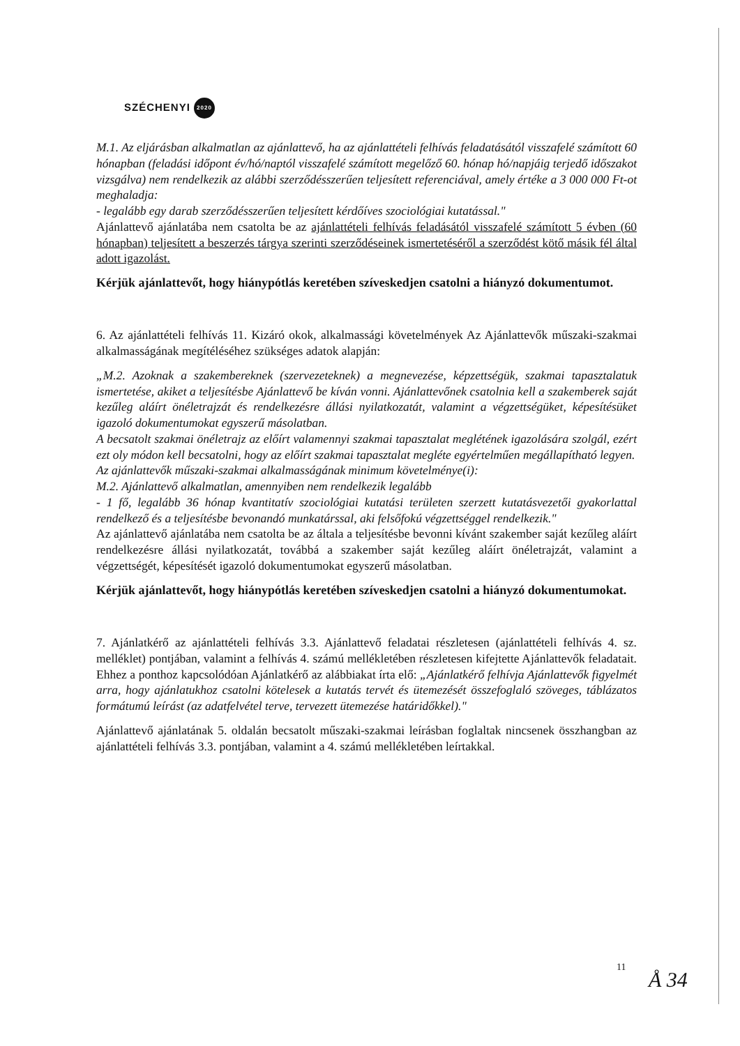SZÉCHENYI 2020
M.1. Az eljárásban alkalmatlan az ajánlattevő, ha az ajánlattételi felhívás feladatásától visszafelé számított 60 hónapban (feladási időpont év/hó/naptól visszafelé számított megelőző 60. hónap hó/napjáig terjedő időszakot vizsgálva) nem rendelkezik az alábbi szerződésszerűen teljesített referenciával, amely értéke a 3 000 000 Ft-ot meghaladja:
- legalább egy darab szerződésszerűen teljesített kérdőíves szociológiai kutatással."
Ajánlattevő ajánlatába nem csatolta be az ajánlattételi felhívás feladásától visszafelé számított 5 évben (60 hónapban) teljesített a beszerzés tárgya szerinti szerződéseinek ismertetéséről a szerződést kötő másik fél által adott igazolást.
Kérjük ajánlattevőt, hogy hiánypótlás keretében szíveskedjen csatolni a hiányzó dokumentumot.
6. Az ajánlattételi felhívás 11. Kizáró okok, alkalmassági követelmények Az Ajánlattevők műszaki-szakmai alkalmasságának megítéléséhez szükséges adatok alapján:
„M.2. Azoknak a szakembereknek (szervezeteknek) a megnevezése, képzettségük, szakmai tapasztalatuk ismertetése, akiket a teljesítésbe Ajánlattevő be kíván vonni. Ajánlattevőnek csatolnia kell a szakemberek saját kezűleg aláírt önéletrajzát és rendelkezésre állási nyilatkozatát, valamint a végzettségüket, képesítésüket igazoló dokumentumokat egyszerű másolatban.
A becsatolt szakmai önéletrajz az előírt valamennyi szakmai tapasztalat meglétének igazolására szolgál, ezért ezt oly módon kell becsatolni, hogy az előírt szakmai tapasztalat megléte egyértelműen megállapítható legyen.
Az ajánlattevők műszaki-szakmai alkalmasságának minimum követelménye(i):
M.2. Ajánlattevő alkalmatlan, amennyiben nem rendelkezik legalább
- 1 fő, legalább 36 hónap kvantitatív szociológiai kutatási területen szerzett kutatásvezetői gyakorlattal rendelkező és a teljesítésbe bevonandó munkatárssal, aki felsőfokú végzettséggel rendelkezik."
Az ajánlattevő ajánlatába nem csatolta be az általa a teljesítésbe bevonni kívánt szakember saját kezűleg aláírt rendelkezésre állási nyilatkozatát, továbbá a szakember saját kezűleg aláírt önéletrajzát, valamint a végzettségét, képesítését igazoló dokumentumokat egyszerű másolatban.
Kérjük ajánlattevőt, hogy hiánypótlás keretében szíveskedjen csatolni a hiányzó dokumentumokat.
7. Ajánlatkérő az ajánlattételi felhívás 3.3. Ajánlattevő feladatai részletesen (ajánlattételi felhívás 4. sz. melléklet) pontjában, valamint a felhívás 4. számú mellékletében részletesen kifejtette Ajánlattevők feladatait. Ehhez a ponthoz kapcsolódóan Ajánlatkérő az alábbiakat írta elő: „Ajánlatkérő felhívja Ajánlattevők figyelmét arra, hogy ajánlatukhoz csatolni kötelesek a kutatás tervét és ütemezését összefoglaló szöveges, táblázatos formátumú leírást (az adatfelvétel terve, tervezett ütemezése határidőkkel)."
Ajánlattevő ajánlatának 5. oldalán becsatolt műszaki-szakmai leírásban foglaltak nincsenek összhangban az ajánlattételi felhívás 3.3. pontjában, valamint a 4. számú mellékletében leírtakkal.
11 Å 34